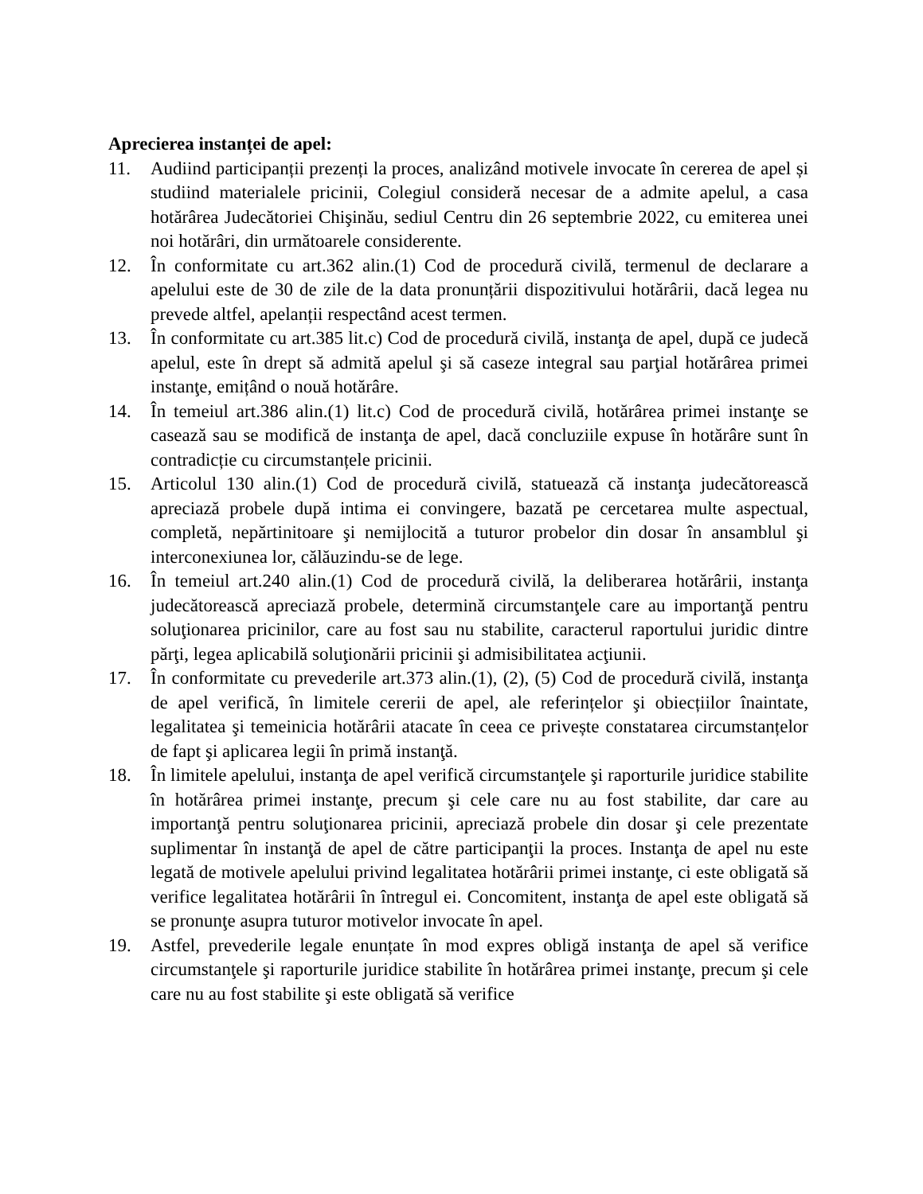Aprecierea instanței de apel:
11. Audiind participanții prezenți la proces, analizând motivele invocate în cererea de apel și studiind materialele pricinii, Colegiul consideră necesar de a admite apelul, a casa hotărârea Judecătoriei Chişinău, sediul Centru din 26 septembrie 2022, cu emiterea unei noi hotărâri, din următoarele considerente.
12. În conformitate cu art.362 alin.(1) Cod de procedură civilă, termenul de declarare a apelului este de 30 de zile de la data pronunțării dispozitivului hotărârii, dacă legea nu prevede altfel, apelanții respectând acest termen.
13. În conformitate cu art.385 lit.c) Cod de procedură civilă, instanţa de apel, după ce judecă apelul, este în drept să admită apelul şi să caseze integral sau parţial hotărârea primei instanţe, emițând o nouă hotărâre.
14. În temeiul art.386 alin.(1) lit.c) Cod de procedură civilă, hotărârea primei instanţe se casează sau se modifică de instanţa de apel, dacă concluziile expuse în hotărâre sunt în contradicție cu circumstanțele pricinii.
15. Articolul 130 alin.(1) Cod de procedură civilă, statuează că instanţa judecătorească apreciază probele după intima ei convingere, bazată pe cercetarea multe aspectual, completă, nepărtinitoare şi nemijlocită a tuturor probelor din dosar în ansamblul şi interconexiunea lor, călăuzindu-se de lege.
16. În temeiul art.240 alin.(1) Cod de procedură civilă, la deliberarea hotărârii, instanţa judecătorească apreciază probele, determină circumstanţele care au importanţă pentru soluţionarea pricinilor, care au fost sau nu stabilite, caracterul raportului juridic dintre părţi, legea aplicabilă soluţionării pricinii şi admisibilitatea acţiunii.
17. În conformitate cu prevederile art.373 alin.(1), (2), (5) Cod de procedură civilă, instanţa de apel verifică, în limitele cererii de apel, ale referințelor şi obiecțiilor înaintate, legalitatea şi temeinicia hotărârii atacate în ceea ce privește constatarea circumstanțelor de fapt şi aplicarea legii în primă instanţă.
18. În limitele apelului, instanţa de apel verifică circumstanţele şi raporturile juridice stabilite în hotărârea primei instanţe, precum şi cele care nu au fost stabilite, dar care au importanţă pentru soluţionarea pricinii, apreciază probele din dosar şi cele prezentate suplimentar în instanţă de apel de către participanţii la proces. Instanţa de apel nu este legată de motivele apelului privind legalitatea hotărârii primei instanţe, ci este obligată să verifice legalitatea hotărârii în întregul ei. Concomitent, instanţa de apel este obligată să se pronunţe asupra tuturor motivelor invocate în apel.
19. Astfel, prevederile legale enunțate în mod expres obligă instanţa de apel să verifice circumstanţele şi raporturile juridice stabilite în hotărârea primei instanţe, precum şi cele care nu au fost stabilite şi este obligată să verifice